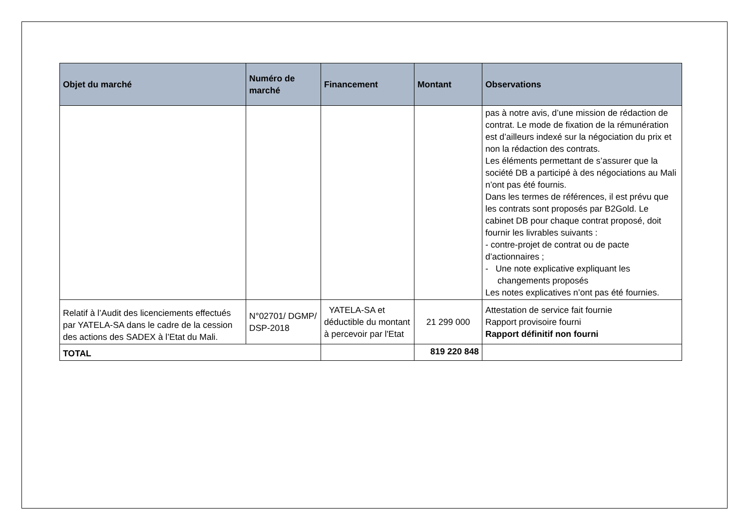| Objet du marché | Numéro de marché | Financement | Montant | Observations |
| --- | --- | --- | --- | --- |
| | | | | pas à notre avis, d’une mission de rédaction de contrat. Le mode de fixation de la rémunération est d’ailleurs indexé sur la négociation du prix et non la rédaction des contrats. Les éléments permettant de s’assurer que la société DB a participé à des négociations au Mali n’ont pas été fournis. Dans les termes de références, il est prévu que les contrats sont proposés par B2Gold. Le cabinet DB pour chaque contrat proposé, doit fournir les livrables suivants : - contre-projet de contrat ou de pacte d’actionnaires ; - Une note explicative expliquant les changements proposés Les notes explicatives n’ont pas été fournies. |
| Relatif à l’Audit des licenciements effectués par YATELA-SA dans le cadre de la cession des actions des SADEX à l’Etat du Mali. | N°02701/ DGMP/ DSP-2018 | YATELA-SA et déductible du montant à percevoir par l'Etat | 21 299 000 | Attestation de service fait fournie Rapport provisoire fourni Rapport définitif non fourni |
| TOTAL | | | 819 220 848 | |